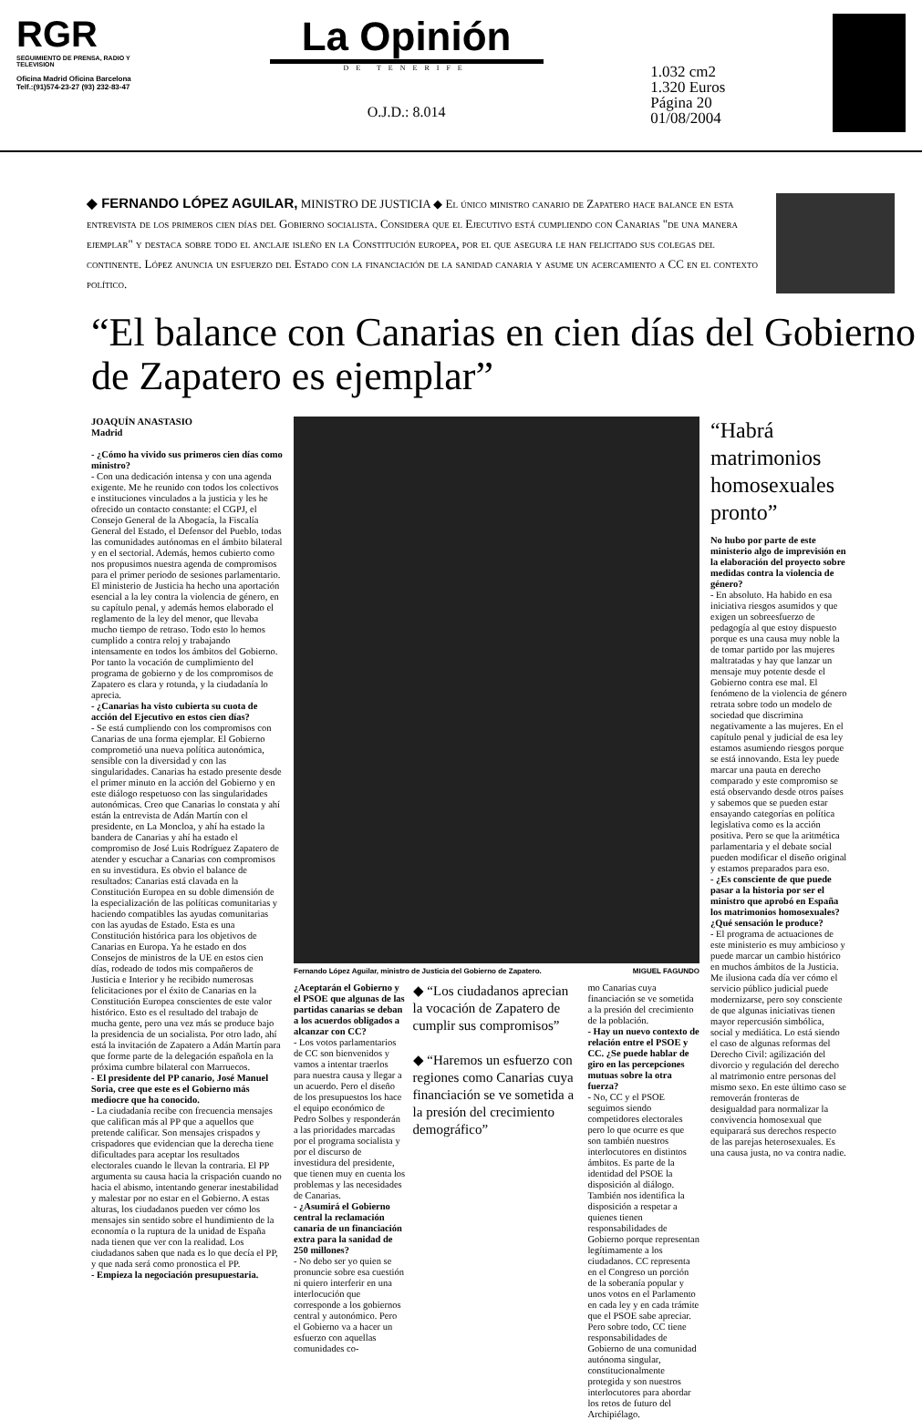RGR
SEGUIMIENTO DE PRENSA, RADIO Y TELEVISION
Oficina Madrid Oficina Barcelona
Telf.:(91)574-23-27 (93) 232-83-47
La Opinión
DE TENERIFE
O.J.D.: 8.014
1.032 cm2
1.320 Euros
Página 20
01/08/2004
◆ FERNANDO LÓPEZ AGUILAR, MINISTRO DE JUSTICIA ◆ El único ministro canario de Zapatero hace balance en esta entrevista de los primeros cien días del Gobierno socialista. Considera que el Ejecutivo está cumpliendo con Canarias "de una manera ejemplar" y destaca sobre todo el anclaje isleño en la Constitución europea, por el que asegura le han felicitado sus colegas del continente. López anuncia un esfuerzo del Estado con la financiación de la sanidad canaria y asume un acercamiento a CC en el contexto político.
“El balance con Canarias en cien días del Gobierno de Zapatero es ejemplar”
JOAQUÍN ANASTASIO
Madrid
- ¿Cómo ha vivido sus primeros cien días como ministro?
- Con una dedicación intensa y con una agenda exigente. Me he reunido con todos los colectivos e instituciones vinculados a la justicia y les he ofrecido un contacto constante: el CGPJ, el Consejo General de la Abogacía, la Fiscalía General del Estado, el Defensor del Pueblo, todas las comunidades autónomas en el ámbito bilateral y en el sectorial. Además, hemos cubierto como nos propusimos nuestra agenda de compromisos para el primer periodo de sesiones parlamentario. El ministerio de Justicia ha hecho una aportación esencial a la ley contra la violencia de género, en su capítulo penal, y además hemos elaborado el reglamento de la ley del menor, que llevaba mucho tiempo de retraso. Todo esto lo hemos cumplido a contra reloj y trabajando intensamente en todos los ámbitos del Gobierno. Por tanto la vocación de cumplimiento del programa de gobierno y de los compromisos de Zapatero es clara y rotunda, y la ciudadanía lo aprecia.
- ¿Canarias ha visto cubierta su cuota de acción del Ejecutivo en estos cien días?
- Se está cumpliendo con los compromisos con Canarias de una forma ejemplar. El Gobierno comprometió una nueva política autonómica, sensible con la diversidad y con las singularidades. Canarias ha estado presente desde el primer minuto en la acción del Gobierno y en este diálogo respetuoso con las singularidades autonómicas. Creo que Canarias lo constata y ahí están la entrevista de Adán Martín con el presidente, en La Moncloa, y ahí ha estado la bandera de Canarias y ahí ha estado el compromiso de José Luis Rodríguez Zapatero de atender y escuchar a Canarias con compromisos en su investidura. Es obvio el balance de resultados: Canarias está clavada en la Constitución Europea en su doble dimensión de la especialización de las políticas comunitarias y haciendo compatibles las ayudas comunitarias con las ayudas de Estado. Esta es una Constitución histórica para los objetivos de Canarias en Europa. Ya he estado en dos Consejos de ministros de la UE en estos cien días, rodeado de todos mis compañeros de Justicia e Interior y he recibido numerosas felicitaciones por el éxito de Canarias en la Constitución Europea conscientes de este valor histórico. Esto es el resultado del trabajo de mucha gente, pero una vez más se produce bajo la presidencia de un socialista. Por otro lado, ahí está la invitación de Zapatero a Adán Martín para que forme parte de la delegación española en la próxima cumbre bilateral con Marruecos.
- El presidente del PP canario, José Manuel Soria, cree que este es el Gobierno más mediocre que ha conocido.
- La ciudadanía recibe con frecuencia mensajes que califican más al PP que a aquellos que pretende calificar. Son mensajes crispados y crispadores que evidencian que la derecha tiene dificultades para aceptar los resultados electorales cuando le llevan la contraria. El PP argumenta su causa hacia la crispación cuando no hacia el abismo, intentando generar inestabilidad y malestar por no estar en el Gobierno. A estas alturas, los ciudadanos pueden ver cómo los mensajes sin sentido sobre el hundimiento de la economía o la ruptura de la unidad de España nada tienen que ver con la realidad. Los ciudadanos saben que nada es lo que decía el PP, y que nada será como pronostica el PP.
- Empieza la negociación presupuestaria.
Fernando López Aguilar, ministro de Justicia del Gobierno de Zapatero. MIGUEL FAGUNDO
¿Aceptarán el Gobierno y el PSOE que algunas de las partidas canarias se deban a los acuerdos obligados a alcanzar con CC?
- Los votos parlamentarios de CC son bienvenidos y vamos a intentar traerlos para nuestra causa y llegar a un acuerdo. Pero el diseño de los presupuestos los hace el equipo económico de Pedro Solbes y responderán a las prioridades marcadas por el programa socialista y por el discurso de investidura del presidente, que tienen muy en cuenta los problemas y las necesidades de Canarias.
- ¿Asumirá el Gobierno central la reclamación canaria de un financiación extra para la sanidad de 250 millones?
- No debo ser yo quien se pronuncie sobre esa cuestión ni quiero interferir en una interlocución que corresponde a los gobiernos central y autonómico. Pero el Gobierno va a hacer un esfuerzo con aquellas comunidades co-
◆ “Los ciudadanos aprecian la vocación de Zapatero de cumplir sus compromisos”
◆ “Haremos un esfuerzo con regiones como Canarias cuya financiación se ve sometida a la presión del crecimiento demográfico”
mo Canarias cuya financiación se ve sometida a la presión del crecimiento de la población.
- Hay un nuevo contexto de relación entre el PSOE y CC. ¿Se puede hablar de giro en las percepciones mutuas sobre la otra fuerza?
- No, CC y el PSOE seguimos siendo competidores electorales pero lo que ocurre es que son también nuestros interlocutores en distintos ámbitos. Es parte de la identidad del PSOE la disposición al diálogo. También nos identifica la disposición a respetar a quienes tienen responsabilidades de Gobierno porque representan legítimamente a los ciudadanos. CC representa en el Congreso un porción de la soberanía popular y unos votos en el Parlamento en cada ley y en cada trámite que el PSOE sabe apreciar. Pero sobre todo, CC tiene responsabilidades de Gobierno de una comunidad autónoma singular, constitucionalmente protegida y son nuestros interlocutores para abordar los retos de futuro del Archipiélago.
“Habrá matrimonios homosexuales pronto”
No hubo por parte de este ministerio algo de imprevisión en la elaboración del proyecto sobre medidas contra la violencia de género?
- En absoluto. Ha habido en esa iniciativa riesgos asumidos y que exigen un sobreesfuerzo de pedagogía al que estoy dispuesto porque es una causa muy noble la de tomar partido por las mujeres maltratadas y hay que lanzar un mensaje muy potente desde el Gobierno contra ese mal. El fenómeno de la violencia de género retrata sobre todo un modelo de sociedad que discrimina negativamente a las mujeres. En el capítulo penal y judicial de esa ley estamos asumiendo riesgos porque se está innovando. Esta ley puede marcar una pauta en derecho comparado y este compromiso se está observando desde otros países y sabemos que se pueden estar ensayando categorías en política legislativa como es la acción positiva. Pero se que la aritmética parlamentaria y el debate social pueden modificar el diseño original y estamos preparados para eso.
- ¿Es consciente de que puede pasar a la historia por ser el ministro que aprobó en España los matrimonios homosexuales? ¿Qué sensación le produce?
- El programa de actuaciones de este ministerio es muy ambicioso y puede marcar un cambio histórico en muchos ámbitos de la Justicia. Me ilusiona cada día ver cómo el servicio público judicial puede modernizarse, pero soy consciente de que algunas iniciativas tienen mayor repercusión simbólica, social y mediática. Lo está siendo el caso de algunas reformas del Derecho Civil: agilización del divorcio y regulación del derecho al matrimonio entre personas del mismo sexo. En este último caso se removerán fronteras de desigualdad para normalizar la convivencia homosexual que equiparará sus derechos respecto de las parejas heterosexuales. Es una causa justa, no va contra nadie.